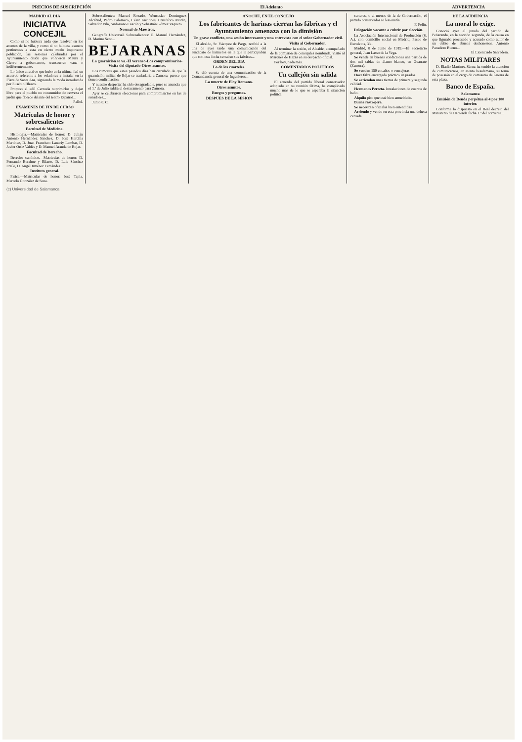PRECIOS DE SUSCRIPCIÓN El Adelanto ADVERTENCIA
MADRID AL DIA
INICIATIVA CONCEJIL
Como si no hubiera nada que resolver en los asuntos de la villa, y como si no hubiese asuntos pertinentes a esta en cierto modo importante población, las sesiones celebradas por el Ayuntamiento desde que volvieron Maura y Cierva a gobernarnos, transcurren vana e indiferentemente.
Lo único atractivo que hubo en la última, fué un acuerdo referente a los veladores a instalar en la Plaza de Santa Ana, siguiendo la moda introducida por Eusebio Blasco.
Propuso el edil Cernuda suprimirlos y dejar libre para el pueblo no consumidor de cerveza el jardín que florece delante del teatro Español...
Pallol.
EXAMENES DE FIN DE CURSO
Matrículas de honor y sobresalientes
Facultad de Medicina.
Histología.—Matrículas de honor: D. Julián Antonio Hernández Sánchez, D. José Hercilla Martínez, D. Juan Francisco Lanuriy Lambar, D. Javier Ortiz Valdés y D. Manuel Aranda de Rojas.
Facultad de Derecho.
Derecho canónico.—Matrículas de honor: D. Fernando Berahue y Eilarte, D. Luis Sánchez Fraile, D. Angel Jiménez Fernández...
Instituto general.
Física.—Matrículas de honor: José Tapia, Marcelo González de Sena.
Sobresalientes: Manuel Rozado, Wenceslao Domínguez Alcahud, Pedro Palomero, César Anciones, Cristóforo Morán, Salvador Vila, Sinforiano Cascón y Sebastián Gómez Vaquero.
Normal de Maestros.
Geografía Universal. Sobresalientes: D. Manuel Hernández, D. Marino Seco...
BEJARANAS
La guarnición se va.-El veraneo-Los compromisarios-Visita del diputado-Otros asuntos.
Los rumores que estos pasados días han circulado de que la guarnición militar de Béjar se trasladaría a Zamora, parece que tienen confirmación.
Y nuestro despertar ha sido desagradable, pues se anuncia que el 1.º de Julio saldrá el destacamento para Zamora.
Ayer se celebraron elecciones para compromisarios en las de senadores...
Junio 8. C.
ANOCHE, EN EL CONCEJO
Los fabricantes de harinas cierran las fábricas y el Ayuntamiento amenaza con la dimisión
Un grave conflicto, una sesión interesante y una entrevista con el señor Gobernador civil.
El alcalde, Sr. Vázquez de Parga, recibió a la una de ayer tarde una comunicación del Sindicato de harineros en la que le participaban que con esta fecha cerraban sus fábricas...
ORDEN DEL DIA
Lo de los cuarteles.
Se dió cuenta de una comunicación de la Comandancia general de Ingenieros...
La muerte de Eloy Romano.
Otros asuntos.
Ruegos y preguntas.
DESPUES DE LA SESION
Visita al Gobernador.
Al terminar la sesión, el Alcalde, acompañado de la comisión de concejales nombrada, visitó al Marqués de Hazas en su despacho oficial.
Por hoy, nada más.
COMENTARIOS POLITICOS
Un callejón sin salida
El acuerdo del partido liberal conservador adoptado en su reunión última, ha complicado mucho más de lo que se esperaba la situación política.
carteras, o al menos de la de Gobernación, el partido conservador se lesionaría...
F. Feliú.
Delegación vacante a cubrir por elección.
La Asociación Internacional de Producción (S. A.), con domicilio social en Madrid, Paseo de Recoletos, 33...
Madrid, 8 de Junio de 1919.—El Secretario general, Juan Lasso de la Vega.
Se vende en buenas condiciones una partida de dos mil tablas de álamo blanco, en Guarrate (Zamora).
Se venden 150 encaños o vencejeras.
Hace falta encargado práctico en prados.
Se arriendan unas tierras de primera y segunda calidad.
Hermanos Perreta. Instalaciones de cuartos de baño.
Alquilo piso que esté bien amueblado.
Buena rastrojera.
Se necesitan oficialas bien entendidas.
Arriendo y vendo en esta provincia una dehesa cercada.
DE LA AUDIENCIA
La moral lo exige.
Conoció ayer el jurado del partido de Peñaranda, en la sección segunda, de la causa en que figuraba procesado y acusado como autor de un delito de abusos deshonestos, Antonio Panadero Bueno...
El Licenciado Salvadera.
NOTAS MILITARES
D. Eladio Martínez Sáenz ha tenido la atención de comunicarnos, en atento besalamano, su toma de posesión en el cargo de comisario de Guerra de esta plaza.
Banco de España.
Salamanca
Emisión de Deuda perpétua al 4 por 100 interior.
Conforme lo dispuesto en el Real decreto del Ministerio de Hacienda fecha 1.º del corriente...
(c) Universidad de Salamanca